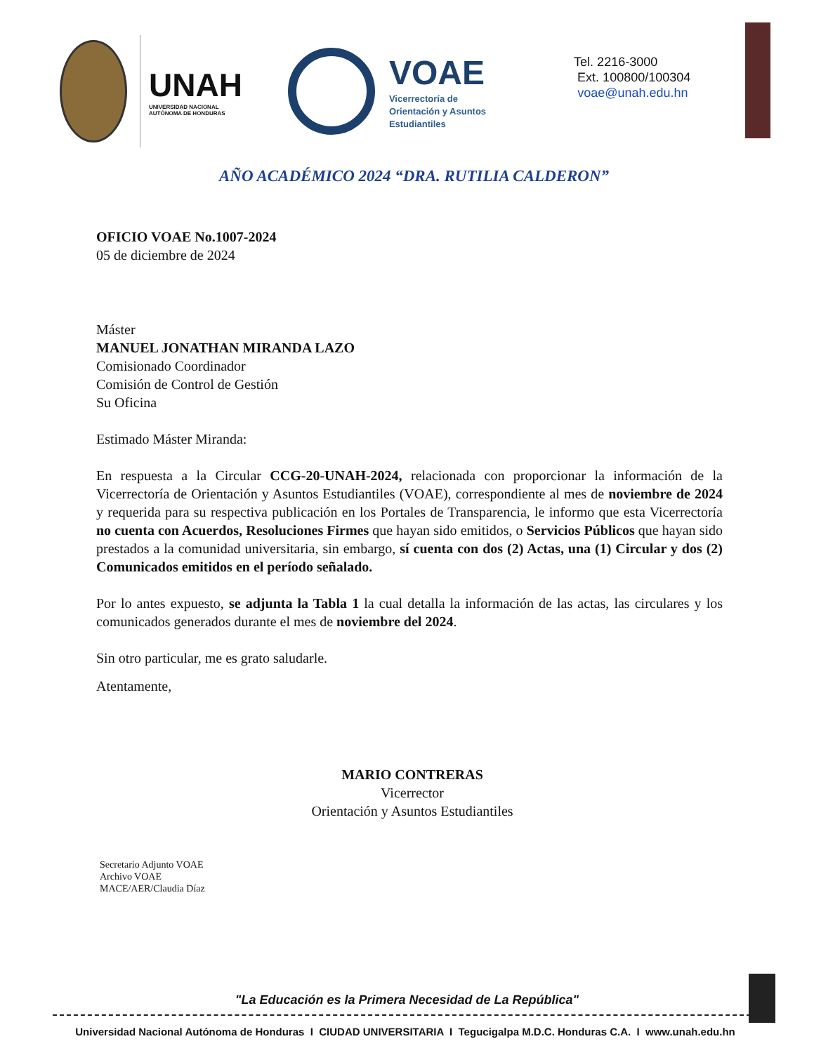UNAH
UNIVERSIDAD NACIONAL
AUTÓNOMA DE HONDURAS
VOAE
Vicerrectoría de
Orientación y Asuntos
Estudiantiles
Tel. 2216-3000
Ext. 100800/100304
voae@unah.edu.hn
AÑO ACADÉMICO 2024 “DRA. RUTILIA CALDERON”
OFICIO VOAE No.1007-2024
05 de diciembre de 2024
Máster
MANUEL JONATHAN MIRANDA LAZO
Comisionado Coordinador
Comisión de Control de Gestión
Su Oficina
Estimado Máster Miranda:
En respuesta a la Circular CCG-20-UNAH-2024, relacionada con proporcionar la información de la Vicerrectoría de Orientación y Asuntos Estudiantiles (VOAE), correspondiente al mes de noviembre de 2024 y requerida para su respectiva publicación en los Portales de Transparencia, le informo que esta Vicerrectoría no cuenta con Acuerdos, Resoluciones Firmes que hayan sido emitidos, o Servicios Públicos que hayan sido prestados a la comunidad universitaria, sin embargo, sí cuenta con dos (2) Actas, una (1) Circular y dos (2) Comunicados emitidos en el período señalado.
Por lo antes expuesto, se adjunta la Tabla 1 la cual detalla la información de las actas, las circulares y los comunicados generados durante el mes de noviembre del 2024.
Sin otro particular, me es grato saludarle.
Atentamente,
MARIO CONTRERAS
Vicerrector
Orientación y Asuntos Estudiantiles
Secretario Adjunto VOAE
Archivo VOAE
MACE/AER/Claudia Díaz
"La Educación es la Primera Necesidad de La República"
Universidad Nacional Autónoma de Honduras I CIUDAD UNIVERSITARIA I Tegucigalpa M.D.C. Honduras C.A. I www.unah.edu.hn